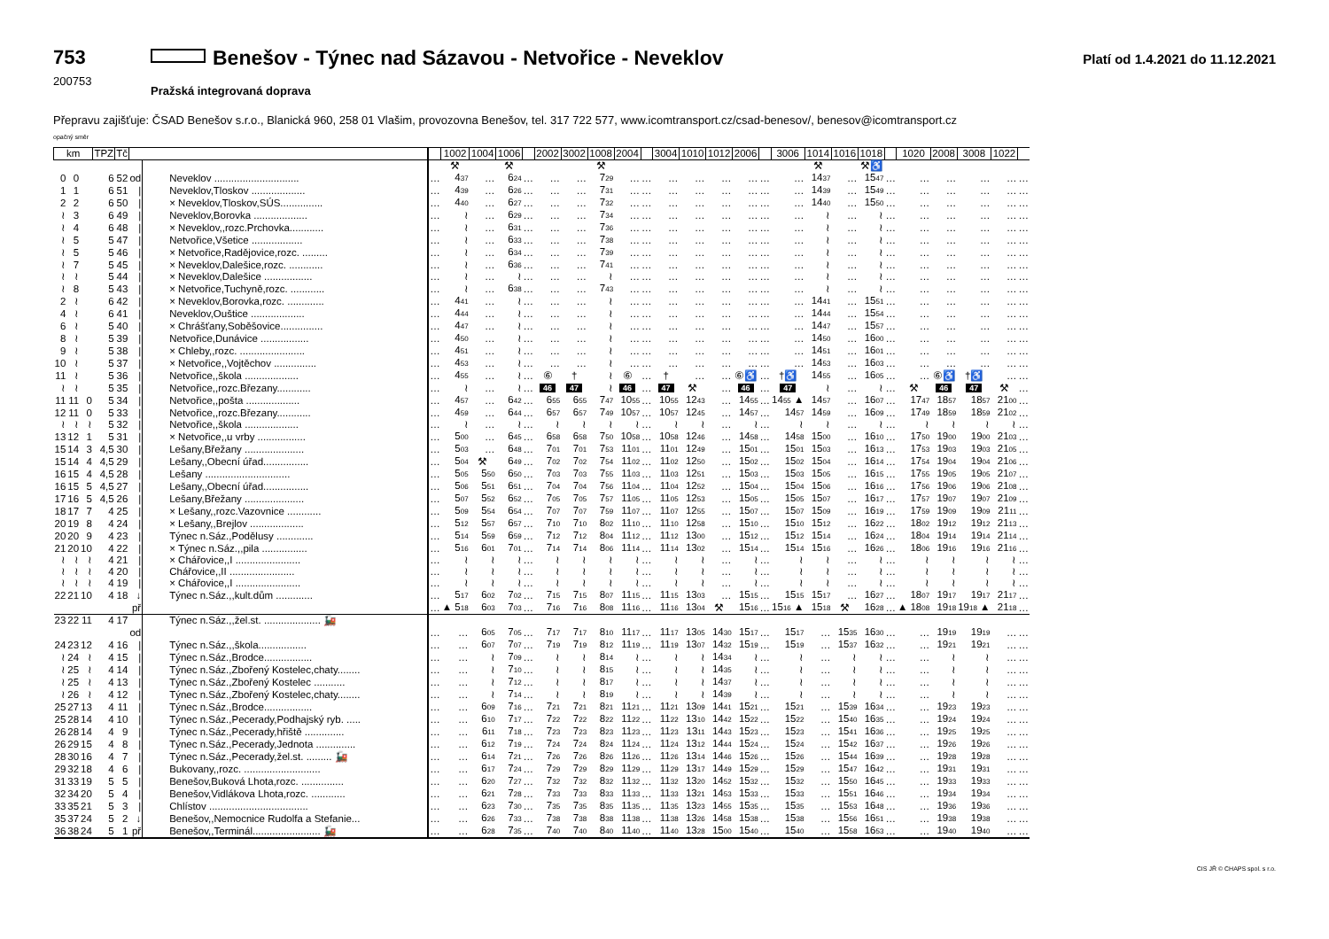753
200753
Benešov - Týnec nad Sázavou - Netvořice - Neveklov
Pražská integrovaná doprava
Platí od 1.4.2021 do 11.12.2021
Přepravu zajišťuje: ČSAD Benešov s.r.o., Blanická 960, 258 01 Vlašim, provozovna Benešov, tel. 317 722 577, www.icomtransport.cz/csad-benesov/, benesov@icomtransport.cz
opačný směr
| km | | | TPZ | Tč | | | | 1002 | 1004 | 1006 | | 2002 | 3002 | 1008 | 2004 | | 3004 | 1010 | 1012 | 2006 | | 3006 | 1014 | 1016 | 1018 | | 1020 | 2008 | 3008 | 1022 | |
| --- | --- | --- | --- | --- | --- | --- | --- | --- | --- | --- | --- | --- | --- | --- | --- | --- | --- | --- | --- | --- | --- | --- | --- | --- | --- | --- | --- | --- | --- | --- | --- |
| | | | | | | | | ⚒ | | ⚒ | | | | ⚒ | | | | | | | | | ⚒ | | ⚒♿ | | | | | | |
| 0 | 0 | | 6 | 52 | od | Neveklov .............................. | … | 4 37 | … | 6 24 | … | … | … | 7 29 | … | … | … | … | … | … | … | … | 14 37 | … | 15 47 | … | … | … | … | … | … |
| 1 | 1 | | 6 | 51 | / | Neveklov,Tloskov ................... | … | 4 39 | … | 6 26 | … | … | … | 7 31 | … | … | … | … | … | … | … | … | 14 39 | … | 15 49 | … | … | … | … | … | … |
| 2 | 2 | | 6 | 50 | / | × Neveklov,Tloskov,SÚS............... | … | 4 40 | … | 6 27 | … | … | … | 7 32 | … | … | … | … | … | … | … | … | 14 40 | … | 15 50 | … | … | … | … | … | … |
| ≀ | 3 | | 6 | 49 | / | Neveklov,Borovka ................... | … | ≀ | … | 6 29 | … | … | … | 7 34 | … | … | … | … | … | … | … | … | ≀ | … | ≀ | … | … | … | … | … | … |
| ≀ | 4 | | 6 | 48 | / | × Neveklov,,rozc.Prchovka............ | … | ≀ | … | 6 31 | … | … | … | 7 36 | … | … | … | … | … | … | … | … | ≀ | … | ≀ | … | … | … | … | … | … |
| ≀ | 5 | | 5 | 47 | / | Netvořice,Všetice .................. | … | ≀ | … | 6 33 | … | … | … | 7 38 | … | … | … | … | … | … | … | … | ≀ | … | ≀ | … | … | … | … | … | … |
| ≀ | 5 | | 5 | 46 | / | × Netvořice,Radějovice,rozc. ......... | … | ≀ | … | 6 34 | … | … | … | 7 39 | … | … | … | … | … | … | … | … | ≀ | … | ≀ | … | … | … | … | … | … |
| ≀ | 7 | | 5 | 45 | / | × Neveklov,Dalešice,rozc. ............ | … | ≀ | … | 6 36 | … | … | … | 7 41 | … | … | … | … | … | … | … | … | ≀ | … | ≀ | … | … | … | … | … | … |
| ≀ | ≀ | | 5 | 44 | / | × Neveklov,Dalešice ................. | … | ≀ | … | ≀ | … | … | … | ≀ | … | … | … | … | … | … | … | … | ≀ | … | ≀ | … | … | … | … | … | … |
| ≀ | 8 | | 5 | 43 | / | × Netvořice,Tuchyně,rozc. ............ | … | ≀ | … | 6 38 | … | … | … | 7 43 | … | … | … | … | … | … | … | … | ≀ | … | ≀ | … | … | … | … | … | … |
| 2 | ≀ | | 6 | 42 | / | × Neveklov,Borovka,rozc. ............. | … | 4 41 | … | ≀ | … | … | … | ≀ | … | … | … | … | … | … | … | … | 14 41 | … | 15 51 | … | … | … | … | … | … |
| 4 | ≀ | | 6 | 41 | / | Neveklov,Ouštice ................... | … | 4 44 | … | ≀ | … | … | … | ≀ | … | … | … | … | … | … | … | … | 14 44 | … | 15 54 | … | … | … | … | … | … |
| 6 | ≀ | | 5 | 40 | / | × Chrášťany,Soběšovice............... | … | 4 47 | … | ≀ | … | … | … | ≀ | … | … | … | … | … | … | … | … | 14 47 | … | 15 57 | … | … | … | … | … | … |
| 8 | ≀ | | 5 | 39 | / | Netvořice,Dunávice ................. | … | 4 50 | … | ≀ | … | … | … | ≀ | … | … | … | … | … | … | … | … | 14 50 | … | 16 00 | … | … | … | … | … | … |
| 9 | ≀ | | 5 | 38 | / | × Chleby,,rozc. ....................... | … | 4 51 | … | ≀ | … | … | … | ≀ | … | … | … | … | … | … | … | … | 14 51 | … | 16 01 | … | … | … | … | … | … |
| 10 | ≀ | | 5 | 37 | / | × Netvořice,,Vojtěchov ............... | … | 4 53 | … | ≀ | … | … | … | ≀ | … | … | … | … | … | … | … | … | 14 53 | … | 16 03 | … | … | … | … | … | … |
| 11 | ≀ | | 5 | 36 | / | Netvořice,,škola ................... | … | 4 55 | … | ≀ | … | ⑥ | † | ≀ | ⑥ | … | † | … | … | ⑥♿ | … | †♿ | 14 55 | … | 16 05 | … | … | ⑥♿ | †♿ | … | … |
| ≀ | ≀ | | 5 | 35 | / | Netvořice,,rozc.Březany............ | … | ≀ | … | ≀ | … | 46 | 47 | ≀ | 46 | … | 47 | ⚒ | … | 46 | … | 47 | ≀ | … | ≀ | … | ⚒ | 46 | 47 | ⚒ | … |
| 11 | 11 | 0 | 5 | 34 | / | Netvořice,,pošta ................... | … | 4 57 | … | 6 42 | … | 6 55 | 6 55 | 7 47 | 10 55 | … | 10 55 | 12 43 | … | 14 55 | … | 14 55 ▲ | 14 57 | … | 16 07 | … | 17 47 | 18 57 | 18 57 | 21 00 | … |
| 12 | 11 | 0 | 5 | 33 | / | Netvořice,,rozc.Březany............ | … | 4 59 | … | 6 44 | … | 6 57 | 6 57 | 7 49 | 10 57 | … | 10 57 | 12 45 | … | 14 57 | … | 14 57 | 14 59 | … | 16 09 | … | 17 49 | 18 59 | 18 59 | 21 02 | … |
| ≀ | ≀ | ≀ | 5 | 32 | / | Netvořice,,škola ................... | … | ≀ | … | ≀ | … | ≀ | ≀ | ≀ | ≀ | … | ≀ | ≀ | … | ≀ | … | ≀ | ≀ | … | ≀ | … | ≀ | ≀ | ≀ | ≀ | … |
| 13 | 12 | 1 | 5 | 31 | / | × Netvořice,,u vrby ................. | … | 5 00 | … | 6 45 | … | 6 58 | 6 58 | 7 50 | 10 58 | … | 10 58 | 12 46 | … | 14 58 | … | 14 58 | 15 00 | … | 16 10 | … | 17 50 | 19 00 | 19 00 | 21 03 | … |
| 15 | 14 | 3 | 4,5 | 30 | / | Lešany,Břežany ..................... | … | 5 03 | … | 6 48 | … | 7 01 | 7 01 | 7 53 | 11 01 | … | 11 01 | 12 49 | … | 15 01 | … | 15 01 | 15 03 | … | 16 13 | … | 17 53 | 19 03 | 19 03 | 21 05 | … |
| 15 | 14 | 4 | 4,5 | 29 | / | Lešany,,Obecní úřad................ | … | 5 04 | ⚒ | 6 49 | … | 7 02 | 7 02 | 7 54 | 11 02 | … | 11 02 | 12 50 | … | 15 02 | … | 15 02 | 15 04 | … | 16 14 | … | 17 54 | 19 04 | 19 04 | 21 06 | … |
| 16 | 15 | 4 | 4,5 | 28 | / | Lešany .............................. | … | 5 05 | 5 50 | 6 50 | … | 7 03 | 7 03 | 7 55 | 11 03 | … | 11 03 | 12 51 | … | 15 03 | … | 15 03 | 15 05 | … | 16 15 | … | 17 55 | 19 05 | 19 05 | 21 07 | … |
| 16 | 15 | 5 | 4,5 | 27 | / | Lešany,,Obecní úřad................ | … | 5 06 | 5 51 | 6 51 | … | 7 04 | 7 04 | 7 56 | 11 04 | … | 11 04 | 12 52 | … | 15 04 | … | 15 04 | 15 06 | … | 16 16 | … | 17 56 | 19 06 | 19 06 | 21 08 | … |
| 17 | 16 | 5 | 4,5 | 26 | / | Lešany,Břežany ..................... | … | 5 07 | 5 52 | 6 52 | … | 7 05 | 7 05 | 7 57 | 11 05 | … | 11 05 | 12 53 | … | 15 05 | … | 15 05 | 15 07 | … | 16 17 | … | 17 57 | 19 07 | 19 07 | 21 09 | … |
| 18 | 17 | 7 | 4 | 25 | / | × Lešany,,rozc.Vazovnice ............ | … | 5 09 | 5 54 | 6 54 | … | 7 07 | 7 07 | 7 59 | 11 07 | … | 11 07 | 12 55 | … | 15 07 | … | 15 07 | 15 09 | … | 16 19 | … | 17 59 | 19 09 | 19 09 | 21 11 | … |
| 20 | 19 | 8 | 4 | 24 | / | × Lešany,,Brejlov ................... | … | 5 12 | 5 57 | 6 57 | … | 7 10 | 7 10 | 8 02 | 11 10 | … | 11 10 | 12 58 | … | 15 10 | … | 15 10 | 15 12 | … | 16 22 | … | 18 02 | 19 12 | 19 12 | 21 13 | … |
| 20 | 20 | 9 | 4 | 23 | / | Týnec n.Sáz.,Podělusy ............. | … | 5 14 | 5 59 | 6 59 | … | 7 12 | 7 12 | 8 04 | 11 12 | … | 11 12 | 13 00 | … | 15 12 | … | 15 12 | 15 14 | … | 16 24 | … | 18 04 | 19 14 | 19 14 | 21 14 | … |
| 21 | 20 | 10 | 4 | 22 | / | × Týnec n.Sáz.,,pila ................ | … | 5 16 | 6 01 | 7 01 | … | 7 14 | 7 14 | 8 06 | 11 14 | … | 11 14 | 13 02 | … | 15 14 | … | 15 14 | 15 16 | … | 16 26 | … | 18 06 | 19 16 | 19 16 | 21 16 | … |
| ≀ | ≀ | ≀ | 4 | 21 | / | × Chářovice,,I ....................... | … | ≀ | ≀ | ≀ | … | ≀ | ≀ | ≀ | ≀ | … | ≀ | ≀ | … | ≀ | … | ≀ | ≀ | … | ≀ | … | ≀ | ≀ | ≀ | ≀ | … |
| ≀ | ≀ | ≀ | 4 | 20 | / | Chářovice,,II ....................... | … | ≀ | ≀ | ≀ | … | ≀ | ≀ | ≀ | ≀ | … | ≀ | ≀ | … | ≀ | … | ≀ | ≀ | … | ≀ | … | ≀ | ≀ | ≀ | ≀ | … |
| ≀ | ≀ | ≀ | 4 | 19 | / | × Chářovice,,I ....................... | … | ≀ | ≀ | ≀ | … | ≀ | ≀ | ≀ | ≀ | … | ≀ | ≀ | … | ≀ | … | ≀ | ≀ | … | ≀ | … | ≀ | ≀ | ≀ | ≀ | … |
| 22 | 21 | 10 | 4 | 18 | ↓ | Týnec n.Sáz.,,kult.dům ............. | … | 5 17 | 6 02 | 7 02 | … | 7 15 | 7 15 | 8 07 | 11 15 | … | 11 15 | 13 03 | … | 15 15 | … | 15 15 | 15 17 | … | 16 27 | … | 18 07 | 19 17 | 19 17 | 21 17 | … |
| | | | | | př | | … | ▲ 5 18 | 6 03 | 7 03 | … | 7 16 | 7 16 | 8 08 | 11 16 | … | 11 16 | 13 04 | ⚒ | 15 16 | … | 15 16 ▲ | 15 18 | ⚒ | 16 28 | … | ▲ 18 08 | 19 18 | 19 18 ▲ | 21 18 | … |
| 23 | 22 | 11 | 4 | 17 | | Týnec n.Sáz.,,žel.st. .................... 🚂 | | | | | | | | | | | | | | | | | | | | | | | | | |
| | | | | | od | | … | … | 6 05 | 7 05 | … | 7 17 | 7 17 | 8 10 | 11 17 | … | 11 17 | 13 05 | 14 30 | 15 17 | … | 15 17 | … | 15 35 | 16 30 | … | … | 19 19 | 19 19 | … | … |
| 24 | 23 | 12 | 4 | 16 | / | Týnec n.Sáz.,,škola................. | … | … | 6 07 | 7 07 | … | 7 19 | 7 19 | 8 12 | 11 19 | … | 11 19 | 13 07 | 14 32 | 15 19 | … | 15 19 | … | 15 37 | 16 32 | … | … | 19 21 | 19 21 | … | … |
| ≀ | 24 | ≀ | 4 | 15 | / | Týnec n.Sáz.,Brodce................. | … | … | ≀ | 7 09 | … | ≀ | ≀ | 8 14 | ≀ | … | ≀ | ≀ | 14 34 | ≀ | … | ≀ | … | ≀ | ≀ | … | … | ≀ | ≀ | … | … |
| ≀ | 25 | ≀ | 4 | 14 | / | Týnec n.Sáz.,Zbořený Kostelec,chaty........ | … | … | ≀ | 7 10 | … | ≀ | ≀ | 8 15 | ≀ | … | ≀ | ≀ | 14 35 | ≀ | … | ≀ | … | ≀ | ≀ | … | … | ≀ | ≀ | … | … |
| ≀ | 25 | ≀ | 4 | 13 | / | Týnec n.Sáz.,Zbořený Kostelec ........... | … | … | ≀ | 7 12 | … | ≀ | ≀ | 8 17 | ≀ | … | ≀ | ≀ | 14 37 | ≀ | … | ≀ | … | ≀ | ≀ | … | … | ≀ | ≀ | … | … |
| ≀ | 26 | ≀ | 4 | 12 | / | Týnec n.Sáz.,Zbořený Kostelec,chaty........ | … | … | ≀ | 7 14 | … | ≀ | ≀ | 8 19 | ≀ | … | ≀ | ≀ | 14 39 | ≀ | … | ≀ | … | ≀ | ≀ | … | … | ≀ | ≀ | … | … |
| 25 | 27 | 13 | 4 | 11 | / | Týnec n.Sáz.,Brodce................. | … | … | 6 09 | 7 16 | … | 7 21 | 7 21 | 8 21 | 11 21 | … | 11 21 | 13 09 | 14 41 | 15 21 | … | 15 21 | … | 15 39 | 16 34 | … | … | 19 23 | 19 23 | … | … |
| 25 | 28 | 14 | 4 | 10 | / | Týnec n.Sáz.,Pecerady,Podhajský ryb. ..... | … | … | 6 10 | 7 17 | … | 7 22 | 7 22 | 8 22 | 11 22 | … | 11 22 | 13 10 | 14 42 | 15 22 | … | 15 22 | … | 15 40 | 16 35 | … | … | 19 24 | 19 24 | … | … |
| 26 | 28 | 14 | 4 | 9 | / | Týnec n.Sáz.,Pecerady,hřiště .............. | … | … | 6 11 | 7 18 | … | 7 23 | 7 23 | 8 23 | 11 23 | … | 11 23 | 13 11 | 14 43 | 15 23 | … | 15 23 | … | 15 41 | 16 36 | … | … | 19 25 | 19 25 | … | … |
| 26 | 29 | 15 | 4 | 8 | / | Týnec n.Sáz.,Pecerady,Jednota .............. | … | … | 6 12 | 7 19 | … | 7 24 | 7 24 | 8 24 | 11 24 | … | 11 24 | 13 12 | 14 44 | 15 24 | … | 15 24 | … | 15 42 | 16 37 | … | … | 19 26 | 19 26 | … | … |
| 28 | 30 | 16 | 4 | 7 | / | Týnec n.Sáz.,Pecerady,žel.st. ......... 🚂 | … | … | 6 14 | 7 21 | … | 7 26 | 7 26 | 8 26 | 11 26 | … | 11 26 | 13 14 | 14 46 | 15 26 | … | 15 26 | … | 15 44 | 16 39 | … | … | 19 28 | 19 28 | … | … |
| 29 | 32 | 18 | 4 | 6 | / | Bukovany,,rozc. ........................... | … | … | 6 17 | 7 24 | … | 7 29 | 7 29 | 8 29 | 11 29 | … | 11 29 | 13 17 | 14 49 | 15 29 | … | 15 29 | … | 15 47 | 16 42 | … | … | 19 31 | 19 31 | … | … |
| 31 | 33 | 19 | 5 | 5 | / | Benešov,Buková Lhota,rozc. ............... | … | … | 6 20 | 7 27 | … | 7 32 | 7 32 | 8 32 | 11 32 | … | 11 32 | 13 20 | 14 52 | 15 32 | … | 15 32 | … | 15 50 | 16 45 | … | … | 19 33 | 19 33 | … | … |
| 32 | 34 | 20 | 5 | 4 | / | Benešov,Vidlákova Lhota,rozc. ............ | … | … | 6 21 | 7 28 | … | 7 33 | 7 33 | 8 33 | 11 33 | … | 11 33 | 13 21 | 14 53 | 15 33 | … | 15 33 | … | 15 51 | 16 46 | … | … | 19 34 | 19 34 | … | … |
| 33 | 35 | 21 | 5 | 3 | / | Chlístov ................................... | … | … | 6 23 | 7 30 | … | 7 35 | 7 35 | 8 35 | 11 35 | … | 11 35 | 13 23 | 14 55 | 15 35 | … | 15 35 | … | 15 53 | 16 48 | … | … | 19 36 | 19 36 | … | … |
| 35 | 37 | 24 | 5 | 2 | ↓ | Benešov,,Nemocnice Rudolfa a Stefanie... | … | … | 6 26 | 7 33 | … | 7 38 | 7 38 | 8 38 | 11 38 | … | 11 38 | 13 26 | 14 58 | 15 38 | … | 15 38 | … | 15 56 | 16 51 | … | … | 19 38 | 19 38 | … | … |
| 36 | 38 | 24 | 5 | 1 | př | Benešov,,Terminál........................ 🚂 | … | … | 6 28 | 7 35 | … | 7 40 | 7 40 | 8 40 | 11 40 | … | 11 40 | 13 28 | 15 00 | 15 40 | … | 15 40 | … | 15 58 | 16 53 | … | … | 19 40 | 19 40 | … | … |
CIS JŘ © CHAPS spol. s r.o.